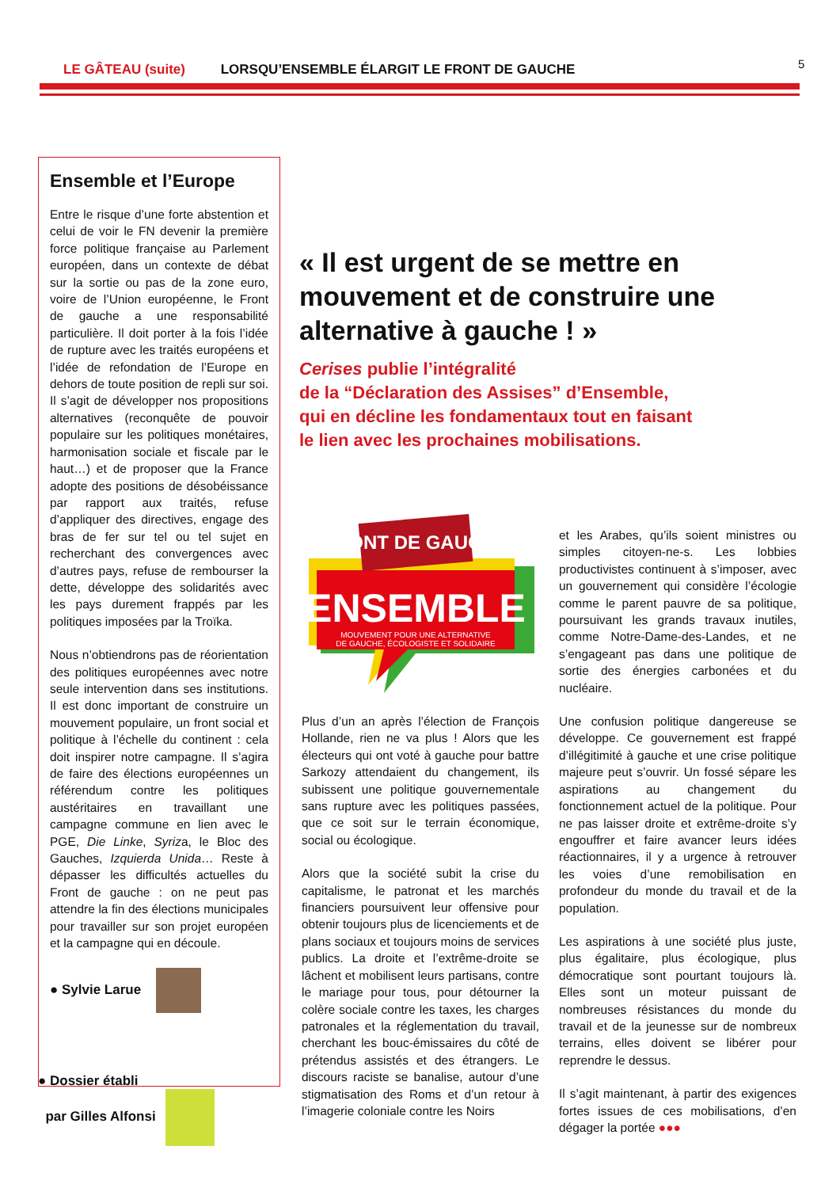LE GÂTEAU (suite) LORSQU’ENSEMBLE ÉLARGIT LE FRONT DE GAUCHE
5
Ensemble et l’Europe
Entre le risque d’une forte abstention et celui de voir le FN devenir la première force politique française au Parlement européen, dans un contexte de débat sur la sortie ou pas de la zone euro, voire de l’Union européenne, le Front de gauche a une responsabilité particulière. Il doit porter à la fois l’idée de rupture avec les traités européens et l’idée de refondation de l’Europe en dehors de toute position de repli sur soi. Il s’agit de développer nos propositions alternatives (reconquête de pouvoir populaire sur les politiques monétaires, harmonisation sociale et fiscale par le haut…) et de proposer que la France adopte des positions de désobéissance par rapport aux traités, refuse d’appliquer des directives, engage des bras de fer sur tel ou tel sujet en recherchant des convergences avec d’autres pays, refuse de rembourser la dette, développe des solidarités avec les pays durement frappés par les politiques imposées par la Troïka.
Nous n’obtiendrons pas de réorientation des politiques européennes avec notre seule intervention dans ses institutions. Il est donc important de construire un mouvement populaire, un front social et politique à l’échelle du continent : cela doit inspirer notre campagne. Il s’agira de faire des élections européennes un référendum contre les politiques austéritaires en travaillant une campagne commune en lien avec le PGE, Die Linke, Syriza, le Bloc des Gauches, Izquierda Unida… Reste à dépasser les difficultés actuelles du Front de gauche : on ne peut pas attendre la fin des élections municipales pour travailler sur son projet européen et la campagne qui en découle.
● Sylvie Larue
● Dossier établi
par Gilles Alfonsi
« Il est urgent de se mettre en mouvement et de construire une alternative à gauche ! »
Cerises publie l’intégralité
de la “Déclaration des Assises” d’Ensemble,
qui en décline les fondamentaux tout en faisant
le lien avec les prochaines mobilisations.
FRONT DE GAUCHE
ENSEMBLE
MOUVEMENT POUR UNE ALTERNATIVE
DE GAUCHE, ÉCOLOGISTE ET SOLIDAIRE
Plus d’un an après l’élection de François Hollande, rien ne va plus ! Alors que les électeurs qui ont voté à gauche pour battre Sarkozy attendaient du changement, ils subissent une politique gouvernementale sans rupture avec les politiques passées, que ce soit sur le terrain économique, social ou écologique.
Alors que la société subit la crise du capitalisme, le patronat et les marchés financiers poursuivent leur offensive pour obtenir toujours plus de licenciements et de plans sociaux et toujours moins de services publics. La droite et l’extrême-droite se lâchent et mobilisent leurs partisans, contre le mariage pour tous, pour détourner la colère sociale contre les taxes, les charges patronales et la réglementation du travail, cherchant les bouc-émissaires du côté de prétendus assistés et des étrangers. Le discours raciste se banalise, autour d’une stigmatisation des Roms et d’un retour à l’imagerie coloniale contre les Noirs
et les Arabes, qu’ils soient ministres ou simples citoyen-ne-s. Les lobbies productivistes continuent à s’imposer, avec un gouvernement qui considère l’écologie comme le parent pauvre de sa politique, poursuivant les grands travaux inutiles, comme Notre-Dame-des-Landes, et ne s’engageant pas dans une politique de sortie des énergies carbonées et du nucléaire.
Une confusion politique dangereuse se développe. Ce gouvernement est frappé d’illégitimité à gauche et une crise politique majeure peut s’ouvrir. Un fossé sépare les aspirations au changement du fonctionnement actuel de la politique. Pour ne pas laisser droite et extrême-droite s’y engouffrer et faire avancer leurs idées réactionnaires, il y a urgence à retrouver les voies d’une remobilisation en profondeur du monde du travail et de la population.
Les aspirations à une société plus juste, plus égalitaire, plus écologique, plus démocratique sont pourtant toujours là. Elles sont un moteur puissant de nombreuses résistances du monde du travail et de la jeunesse sur de nombreux terrains, elles doivent se libérer pour reprendre le dessus.
Il s’agit maintenant, à partir des exigences fortes issues de ces mobilisations, d’en dégager la portée ●●●